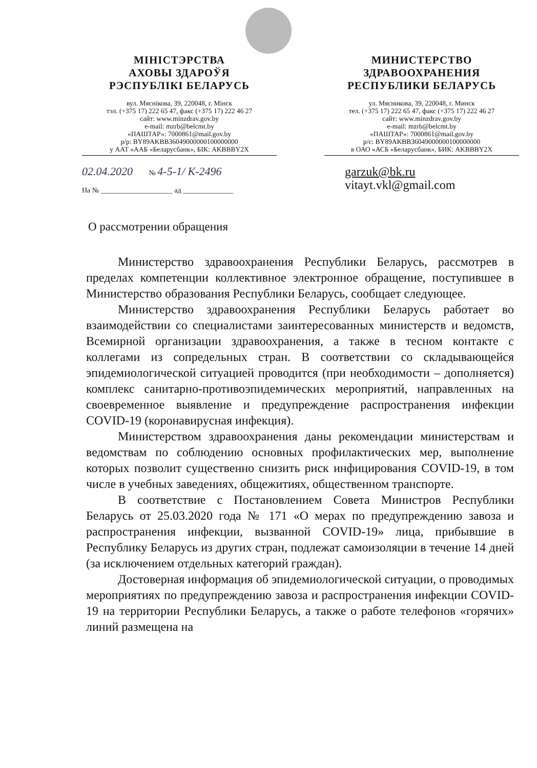МІНІСТЭРСТВА
АХОВЫ ЗДАРОЎЯ
РЭСПУБЛІКІ БЕЛАРУСЬ
вул. Мяснікова, 39, 220048, г. Мінск
тэл. (+375 17) 222 65 47, факс (+375 17) 222 46 27
сайт: www.minzdrav.gov.by
e-mail: mzrb@belcmt.by
«ПАШТАР»: 7000861@mail.gov.by
р/р: BY89AKBB36049000000100000000
у ААТ «ААБ «Беларусбанк», БІК: AKBBBY2X
МИНИСТЕРСТВО
ЗДРАВООХРАНЕНИЯ
РЕСПУБЛИКИ БЕЛАРУСЬ
ул. Мясникова, 39, 220048, г. Минск
тел. (+375 17) 222 65 47, факс (+375 17) 222 46 27
сайт: www.minzdrav.gov.by
e-mail: mzrb@belcmt.by
«ПАШТАР»: 7000861@mail.gov.by
р/с: BY89AKBB36049000000100000000
в ОАО «АСБ «Беларусбанк», БИК: AKBBBY2X
02.04.2020 № 4-5-1/ К-2496
На № ____________________ ад ______________
garzuk@bk.ru
vitayt.vkl@gmail.com
О рассмотрении обращения
Министерство здравоохранения Республики Беларусь, рассмотрев в пределах компетенции коллективное электронное обращение, поступившее в Министерство образования Республики Беларусь, сообщает следующее.
Министерство здравоохранения Республики Беларусь работает во взаимодействии со специалистами заинтересованных министерств и ведомств, Всемирной организации здравоохранения, а также в тесном контакте с коллегами из сопредельных стран. В соответствии со складывающейся эпидемиологической ситуацией проводится (при необходимости – дополняется) комплекс санитарно-противоэпидемических мероприятий, направленных на своевременное выявление и предупреждение распространения инфекции COVID-19 (коронавирусная инфекция).
Министерством здравоохранения даны рекомендации министерствам и ведомствам по соблюдению основных профилактических мер, выполнение которых позволит существенно снизить риск инфицирования COVID-19, в том числе в учебных заведениях, общежитиях, общественном транспорте.
В соответствие с Постановлением Совета Министров Республики Беларусь от 25.03.2020 года № 171 «О мерах по предупреждению завоза и распространения инфекции, вызванной COVID-19» лица, прибывшие в Республику Беларусь из других стран, подлежат самоизоляции в течение 14 дней (за исключением отдельных категорий граждан).
Достоверная информация об эпидемиологической ситуации, о проводимых мероприятиях по предупреждению завоза и распространения инфекции COVID-19 на территории Республики Беларусь, а также о работе телефонов «горячих» линий размещена на